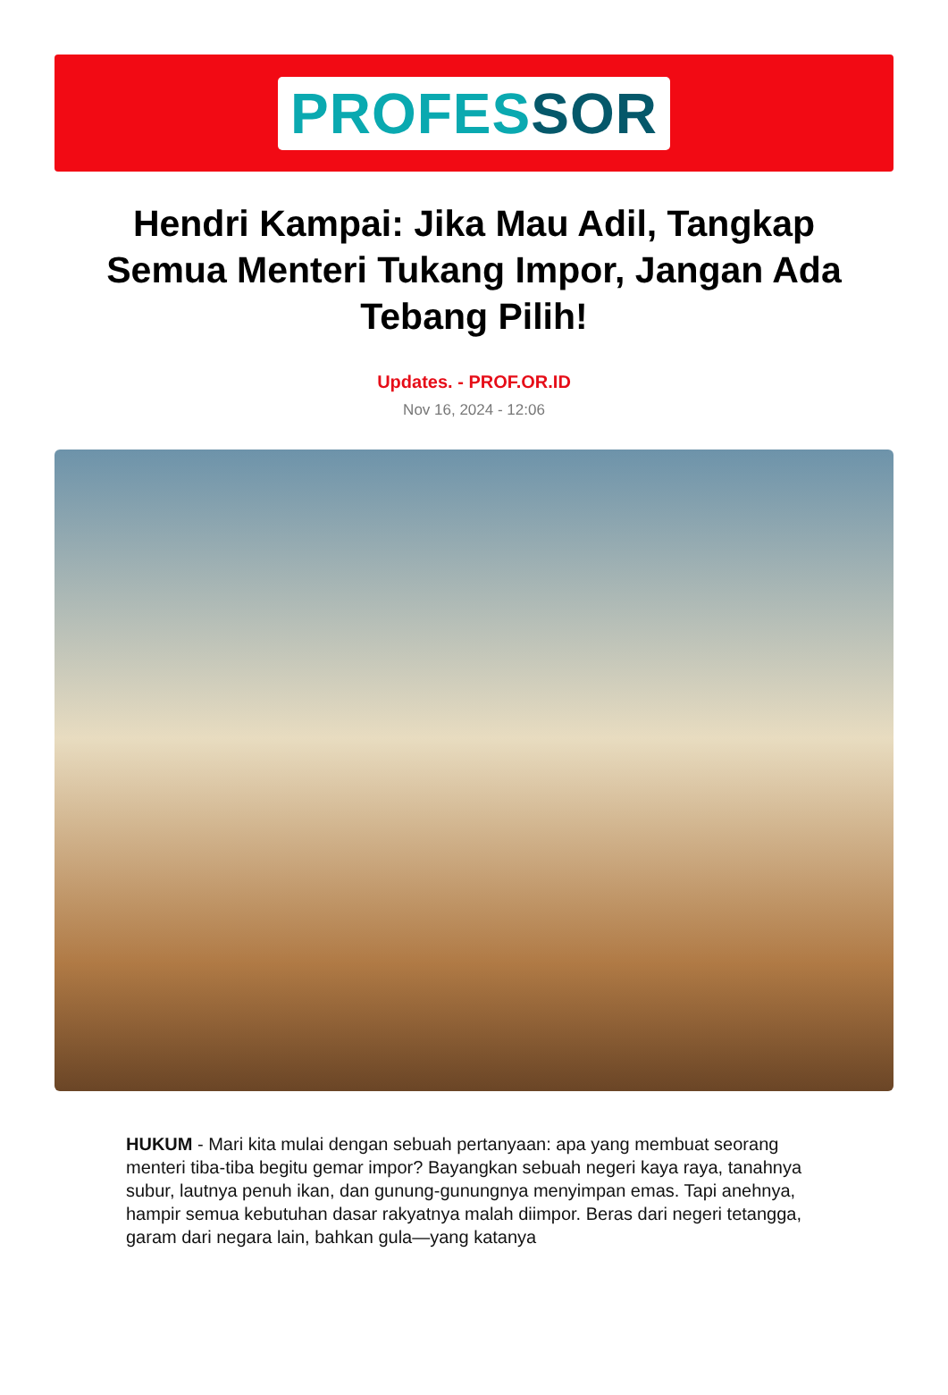PROFESSOR
Hendri Kampai: Jika Mau Adil, Tangkap Semua Menteri Tukang Impor, Jangan Ada Tebang Pilih!
Updates. - PROF.OR.ID
Nov 16, 2024 - 12:06
HUKUM - Mari kita mulai dengan sebuah pertanyaan: apa yang membuat seorang menteri tiba-tiba begitu gemar impor? Bayangkan sebuah negeri kaya raya, tanahnya subur, lautnya penuh ikan, dan gunung-gunungnya menyimpan emas. Tapi anehnya, hampir semua kebutuhan dasar rakyatnya malah diimpor. Beras dari negeri tetangga, garam dari negara lain, bahkan gula—yang katanya